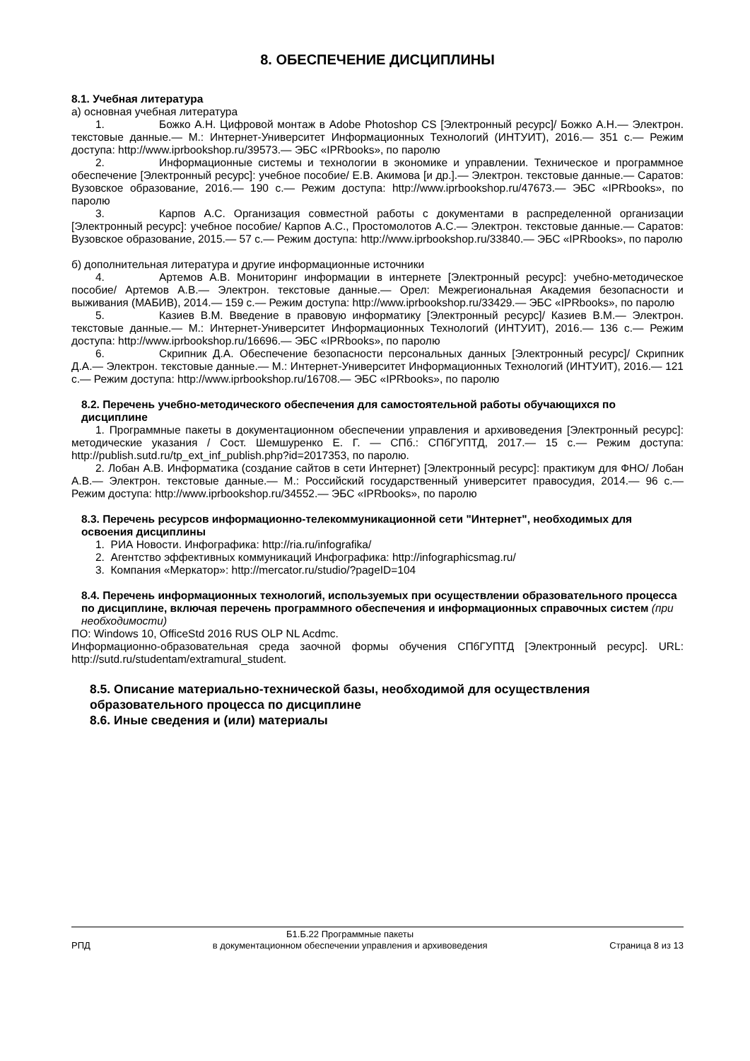8. ОБЕСПЕЧЕНИЕ ДИСЦИПЛИНЫ
8.1. Учебная литература
а) основная учебная литература
1. Божко А.Н. Цифровой монтаж в Adobe Photoshop CS [Электронный ресурс]/ Божко А.Н.— Электрон. текстовые данные.— М.: Интернет-Университет Информационных Технологий (ИНТУИТ), 2016.— 351 c.— Режим доступа: http://www.iprbookshop.ru/39573.— ЭБС «IPRbooks», по паролю
2. Информационные системы и технологии в экономике и управлении. Техническое и программное обеспечение [Электронный ресурс]: учебное пособие/ Е.В. Акимова [и др.].— Электрон. текстовые данные.— Саратов: Вузовское образование, 2016.— 190 c.— Режим доступа: http://www.iprbookshop.ru/47673.— ЭБС «IPRbooks», по паролю
3. Карпов А.С. Организация совместной работы с документами в распределенной организации [Электронный ресурс]: учебное пособие/ Карпов А.С., Простомолотов А.С.— Электрон. текстовые данные.— Саратов: Вузовское образование, 2015.— 57 c.— Режим доступа: http://www.iprbookshop.ru/33840.— ЭБС «IPRbooks», по паролю
б) дополнительная литература и другие информационные источники
4. Артемов А.В. Мониторинг информации в интернете [Электронный ресурс]: учебно-методическое пособие/ Артемов А.В.— Электрон. текстовые данные.— Орел: Межрегиональная Академия безопасности и выживания (МАБИВ), 2014.— 159 c.— Режим доступа: http://www.iprbookshop.ru/33429.— ЭБС «IPRbooks», по паролю
5. Казиев В.М. Введение в правовую информатику [Электронный ресурс]/ Казиев В.М.— Электрон. текстовые данные.— М.: Интернет-Университет Информационных Технологий (ИНТУИТ), 2016.— 136 c.— Режим доступа: http://www.iprbookshop.ru/16696.— ЭБС «IPRbooks», по паролю
6. Скрипник Д.А. Обеспечение безопасности персональных данных [Электронный ресурс]/ Скрипник Д.А.— Электрон. текстовые данные.— М.: Интернет-Университет Информационных Технологий (ИНТУИТ), 2016.— 121 c.— Режим доступа: http://www.iprbookshop.ru/16708.— ЭБС «IPRbooks», по паролю
8.2. Перечень учебно-методического обеспечения для самостоятельной работы обучающихся по дисциплине
1. Программные пакеты в документационном обеспечении управления и архивоведения [Электронный ресурс]: методические указания / Сост. Шемшуренко Е. Г. — СПб.: СПбГУПТД, 2017.— 15 с.— Режим доступа: http://publish.sutd.ru/tp_ext_inf_publish.php?id=2017353, по паролю.
2. Лобан А.В. Информатика (создание сайтов в сети Интернет) [Электронный ресурс]: практикум для ФНО/ Лобан А.В.— Электрон. текстовые данные.— М.: Российский государственный университет правосудия, 2014.— 96 c.— Режим доступа: http://www.iprbookshop.ru/34552.— ЭБС «IPRbooks», по паролю
8.3. Перечень ресурсов информационно-телекоммуникационной сети "Интернет", необходимых для освоения дисциплины
1. РИА Новости. Инфографика: http://ria.ru/infografika/
2. Агентство эффективных коммуникаций Инфографика: http://infographicsmag.ru/
3. Компания «Меркатор»: http://mercator.ru/studio/?pageID=104
8.4. Перечень информационных технологий, используемых при осуществлении образовательного процесса по дисциплине, включая перечень программного обеспечения и информационных справочных систем (при необходимости)
ПО: Windows 10, OfficeStd 2016 RUS OLP NL Acdmc.
Информационно-образовательная среда заочной формы обучения СПбГУПТД [Электронный ресурс]. URL: http://sutd.ru/studentam/extramural_student.
8.5. Описание материально-технической базы, необходимой для осуществления образовательного процесса по дисциплине
8.6. Иные сведения и (или) материалы
РПД Б1.Б.22 Программные пакеты
в документационном обеспечении управления и архивоведения Страница 8 из 13